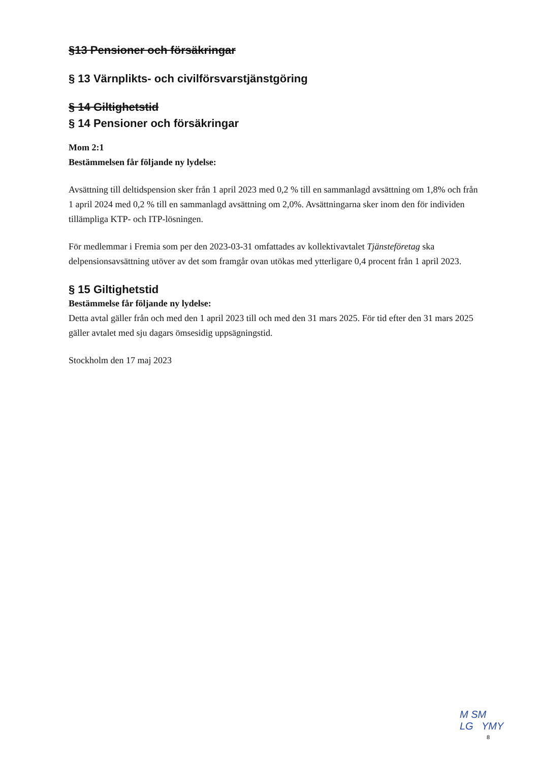§13 Pensioner och försäkringar
§ 13 Värnplikts- och civilförsvarstjänstgöring
§ 14 Giltighetstid
§ 14 Pensioner och försäkringar
Mom 2:1
Bestämmelsen får följande ny lydelse:
Avsättning till deltidspension sker från 1 april 2023 med 0,2 % till en sammanlagd avsättning om 1,8% och från 1 april 2024 med 0,2 % till en sammanlagd avsättning om 2,0%. Avsättningarna sker inom den för individen tillämpliga KTP- och ITP-lösningen.
För medlemmar i Fremia som per den 2023-03-31 omfattades av kollektivavtalet Tjänsteföretag ska delpensionsavsättning utöver av det som framgår ovan utökas med ytterligare 0,4 procent från 1 april 2023.
§ 15 Giltighetstid
Bestämmelse får följande ny lydelse:
Detta avtal gäller från och med den 1 april 2023 till och med den 31 mars 2025. För tid efter den 31 mars 2025 gäller avtalet med sju dagars ömsesidig uppsägningstid.
Stockholm den 17 maj 2023
M SM
LG YMY
8